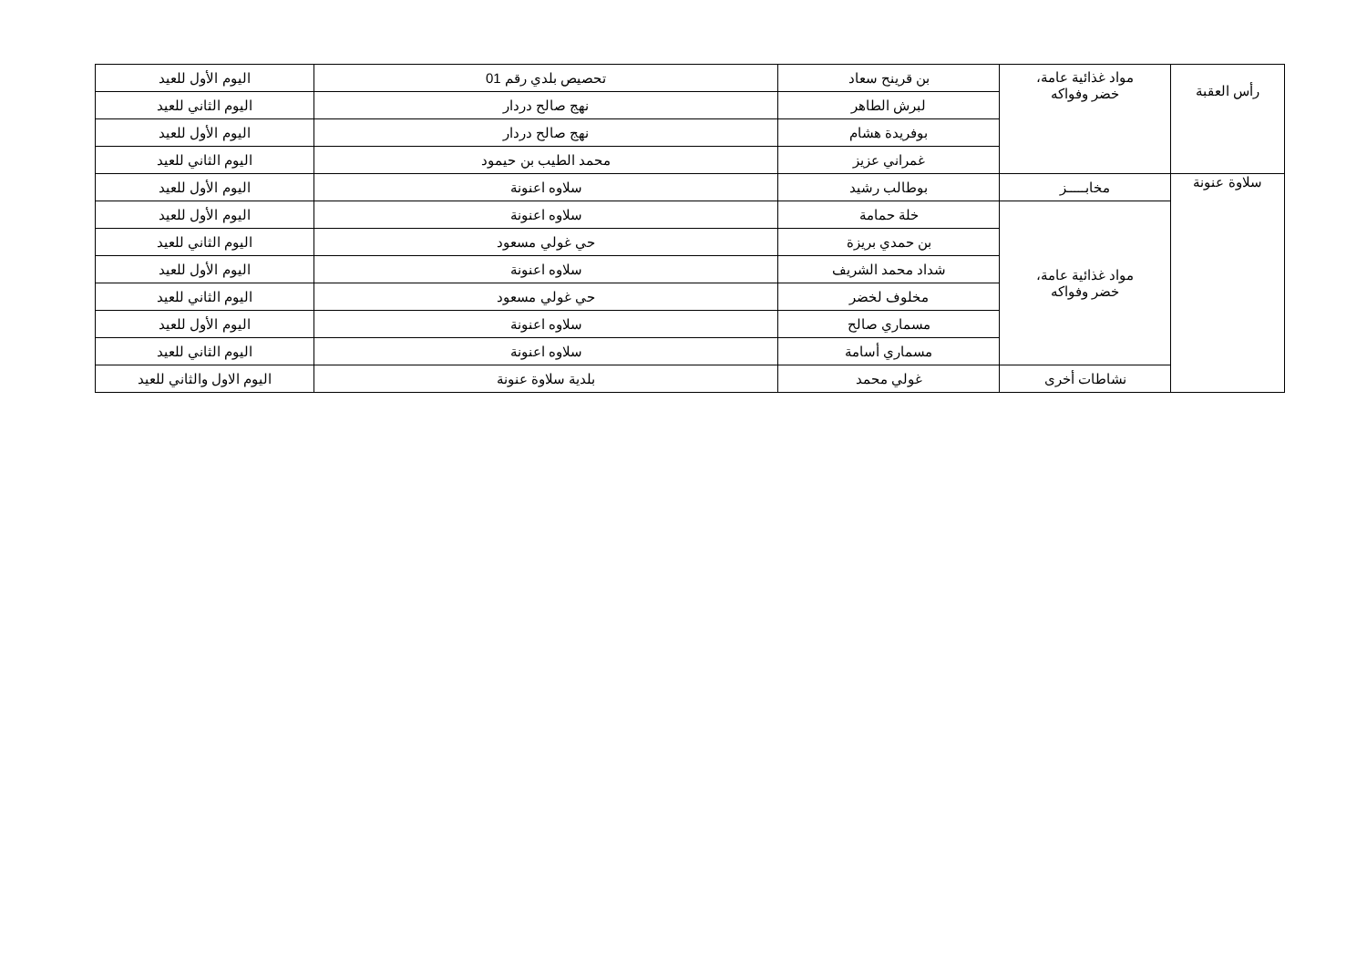| رأس العقبة | مواد غذائية عامة، خضر وفواكه | بن قرينح سعاد | تحصيص بلدي رقم 01 | اليوم الأول للعيد |
| | | لبرش الطاهر | نهج صالح دردار | اليوم الثاني للعيد |
| | | بوفريدة هشام | نهج صالح دردار | اليوم الأول للعيد |
| | | غمراني عزيز | محمد الطيب بن حيمود | اليوم الثاني للعيد |
| سلاوة عنونة | مخابـــــز | بوطالب رشيد | سلاوه اعنونة | اليوم الأول للعيد |
| | مواد غذائية عامة، خضر وفواكه | خلة حمامة | سلاوه اعنونة | اليوم الأول للعيد |
| | | بن حمدي بريزة | حي غولي مسعود | اليوم الثاني للعيد |
| | | شداد محمد الشريف | سلاوه اعنونة | اليوم الأول للعيد |
| | | مخلوف لخضر | حي غولي مسعود | اليوم الثاني للعيد |
| | | مسماري صالح | سلاوه اعنونة | اليوم الأول للعيد |
| | | مسماري أسامة | سلاوه اعنونة | اليوم الثاني للعيد |
| | نشاطات أخرى | غولي محمد | بلدية سلاوة عنونة | اليوم الاول والثاني للعيد |